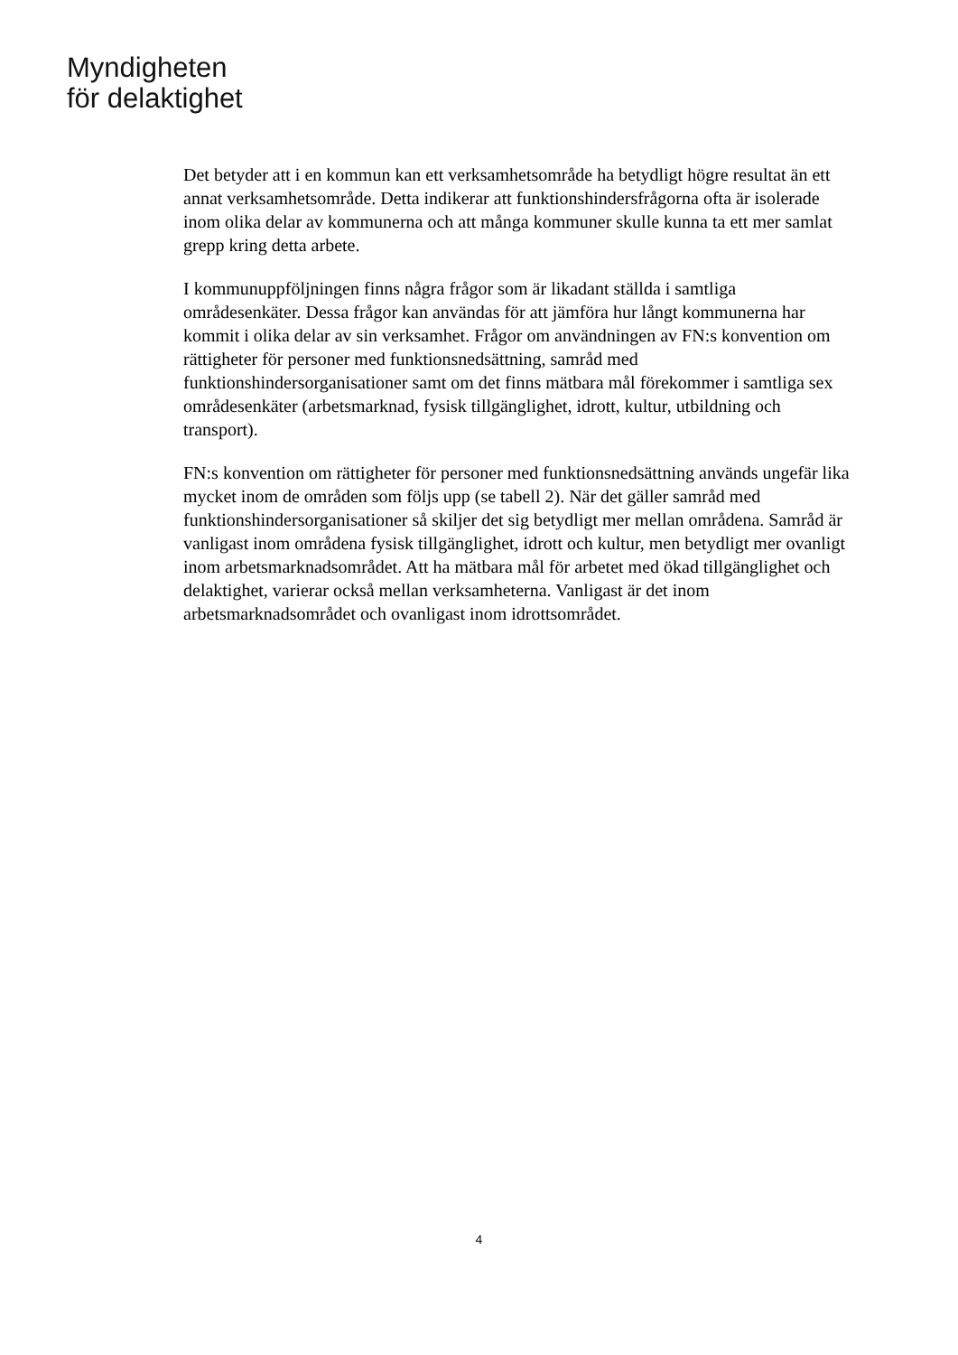Myndigheten
för delaktighet
Det betyder att i en kommun kan ett verksamhetsområde ha betydligt högre resultat än ett annat verksamhetsområde. Detta indikerar att funktionshindersfrågorna ofta är isolerade inom olika delar av kommunerna och att många kommuner skulle kunna ta ett mer samlat grepp kring detta arbete.
I kommunuppföljningen finns några frågor som är likadant ställda i samtliga områdesenkäter. Dessa frågor kan användas för att jämföra hur långt kommunerna har kommit i olika delar av sin verksamhet. Frågor om användningen av FN:s konvention om rättigheter för personer med funktionsnedsättning, samråd med funktionshindersorganisationer samt om det finns mätbara mål förekommer i samtliga sex områdesenkäter (arbetsmarknad, fysisk tillgänglighet, idrott, kultur, utbildning och transport).
FN:s konvention om rättigheter för personer med funktionsnedsättning används ungefär lika mycket inom de områden som följs upp (se tabell 2). När det gäller samråd med funktionshindersorganisationer så skiljer det sig betydligt mer mellan områdena. Samråd är vanligast inom områdena fysisk tillgänglighet, idrott och kultur, men betydligt mer ovanligt inom arbetsmarknadsområdet. Att ha mätbara mål för arbetet med ökad tillgänglighet och delaktighet, varierar också mellan verksamheterna. Vanligast är det inom arbetsmarknadsområdet och ovanligast inom idrottsområdet.
4